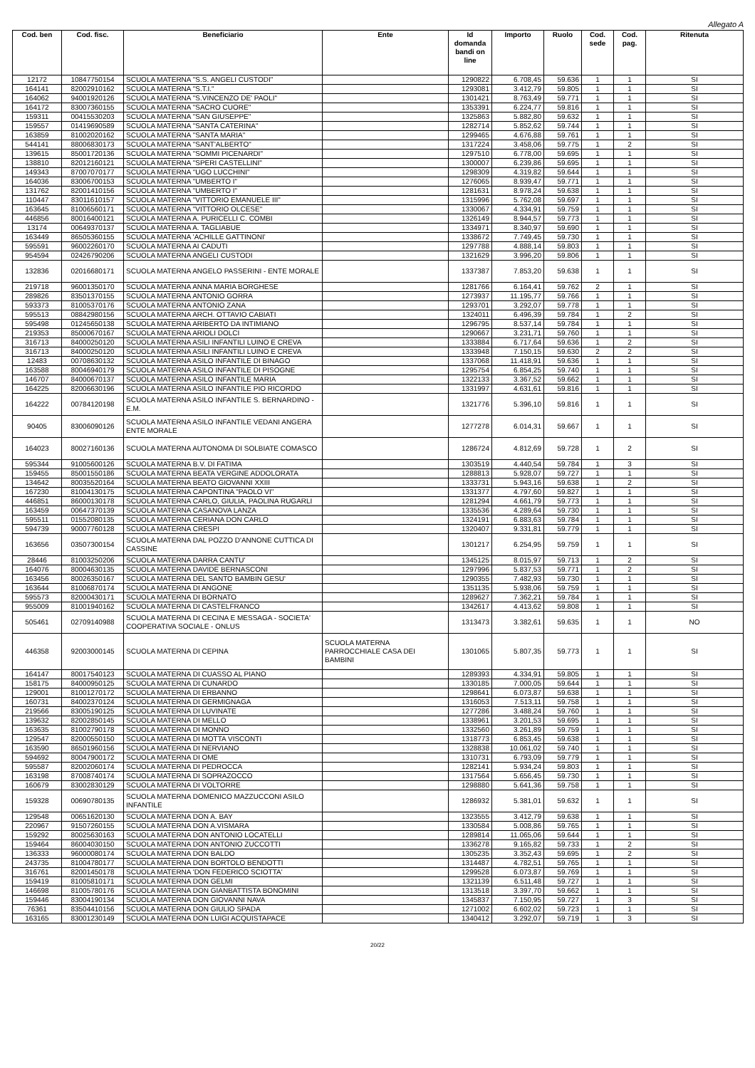Allegato A
| Cod. ben | Cod. fisc. | Beneficiario | Ente | Id domanda bandi on line | Importo | Ruolo | Cod. sede | Cod. pag. | Ritenuta |
| --- | --- | --- | --- | --- | --- | --- | --- | --- | --- |
| 12172 | 10847750154 | SCUOLA MATERNA "S.S. ANGELI CUSTODI" | | 1290822 | 6.708,45 | 59.636 | 1 | 1 | SI |
| 164141 | 82002910162 | SCUOLA MATERNA "S.T.I." | | 1293081 | 3.412,79 | 59.805 | 1 | 1 | SI |
| 164062 | 94001920126 | SCUOLA MATERNA "S.VINCENZO DE' PAOLI" | | 1301421 | 8.763,49 | 59.771 | 1 | 1 | SI |
| 164172 | 83007360155 | SCUOLA MATERNA "SACRO CUORE" | | 1353391 | 6.224,77 | 59.816 | 1 | 1 | SI |
| 159311 | 00415530203 | SCUOLA MATERNA "SAN GIUSEPPE" | | 1325863 | 5.882,80 | 59.632 | 1 | 1 | SI |
| 159557 | 01419690589 | SCUOLA MATERNA "SANTA CATERINA" | | 1282714 | 5.852,62 | 59.744 | 1 | 1 | SI |
| 163859 | 81002020162 | SCUOLA MATERNA "SANTA MARIA" | | 1299465 | 4.676,88 | 59.761 | 1 | 1 | SI |
| 544141 | 88006830173 | SCUOLA MATERNA "SANT'ALBERTO" | | 1317224 | 3.458,06 | 59.775 | 1 | 2 | SI |
| 139615 | 85001720136 | SCUOLA MATERNA "SOMMI PICENARDI" | | 1297510 | 6.778,00 | 59.695 | 1 | 1 | SI |
| 138810 | 82012160121 | SCUOLA MATERNA "SPERI CASTELLINI" | | 1300007 | 6.239,86 | 59.695 | 1 | 1 | SI |
| 149343 | 87007070177 | SCUOLA MATERNA "UGO LUCCHINI" | | 1298309 | 4.319,82 | 59.644 | 1 | 1 | SI |
| 164036 | 83006700153 | SCUOLA MATERNA "UMBERTO I" | | 1276065 | 8.939,47 | 59.771 | 1 | 1 | SI |
| 131762 | 82001410156 | SCUOLA MATERNA "UMBERTO I" | | 1281631 | 8.978,24 | 59.638 | 1 | 1 | SI |
| 110447 | 83011610157 | SCUOLA MATERNA "VITTORIO EMANUELE III" | | 1315996 | 5.762,08 | 59.697 | 1 | 1 | SI |
| 163645 | 81006560171 | SCUOLA MATERNA "VITTORIO OLCESE" | | 1330067 | 4.334,91 | 59.759 | 1 | 1 | SI |
| 446856 | 80016400121 | SCUOLA MATERNA A. PURICELLI C. COMBI | | 1326149 | 8.944,57 | 59.773 | 1 | 1 | SI |
| 13174 | 00649370137 | SCUOLA MATERNA A. TAGLIABUE | | 1334971 | 8.340,97 | 59.690 | 1 | 1 | SI |
| 163449 | 86505360155 | SCUOLA MATERNA 'ACHILLE GATTINONI' | | 1338672 | 7.749,45 | 59.730 | 1 | 1 | SI |
| 595591 | 96002260170 | SCUOLA MATERNA AI CADUTI | | 1297788 | 4.888,14 | 59.803 | 1 | 1 | SI |
| 954594 | 02426790206 | SCUOLA MATERNA ANGELI CUSTODI | | 1321629 | 3.996,20 | 59.806 | 1 | 1 | SI |
| 132836 | 02016680171 | SCUOLA MATERNA ANGELO PASSERINI - ENTE MORALE | | 1337387 | 7.853,20 | 59.638 | 1 | 1 | SI |
| 219718 | 96001350170 | SCUOLA MATERNA ANNA MARIA BORGHESE | | 1281766 | 6.164,41 | 59.762 | 2 | 1 | SI |
| 289826 | 83501370155 | SCUOLA MATERNA ANTONIO GORRA | | 1273937 | 11.195,77 | 59.766 | 1 | 1 | SI |
| 593373 | 81005370176 | SCUOLA MATERNA ANTONIO ZANA | | 1293701 | 3.292,07 | 59.778 | 1 | 1 | SI |
| 595513 | 08842980156 | SCUOLA MATERNA ARCH. OTTAVIO CABIATI | | 1324011 | 6.496,39 | 59.784 | 1 | 2 | SI |
| 595498 | 01245650138 | SCUOLA MATERNA ARIBERTO DA INTIMIANO | | 1296795 | 8.537,14 | 59.784 | 1 | 1 | SI |
| 219353 | 85000670167 | SCUOLA MATERNA ARIOLI DOLCI | | 1290667 | 3.231,71 | 59.760 | 1 | 1 | SI |
| 316713 | 84000250120 | SCUOLA MATERNA ASILI INFANTILI LUINO E CREVA | | 1333884 | 6.717,64 | 59.636 | 1 | 2 | SI |
| 316713 | 84000250120 | SCUOLA MATERNA ASILI INFANTILI LUINO E CREVA | | 1333948 | 7.150,15 | 59.630 | 2 | 2 | SI |
| 12483 | 00708630132 | SCUOLA MATERNA ASILO INFANTILE DI BINAGO | | 1337068 | 11.418,91 | 59.636 | 1 | 1 | SI |
| 163588 | 80046940179 | SCUOLA MATERNA ASILO INFANTILE DI PISOGNE | | 1295754 | 6.854,25 | 59.740 | 1 | 1 | SI |
| 146707 | 84000670137 | SCUOLA MATERNA ASILO INFANTILE MARIA | | 1322133 | 3.367,52 | 59.662 | 1 | 1 | SI |
| 164225 | 82006630196 | SCUOLA MATERNA ASILO INFANTILE PIO RICORDO | | 1331997 | 4.631,61 | 59.816 | 1 | 1 | SI |
| 164222 | 00784120198 | SCUOLA MATERNA ASILO INFANTILE S. BERNARDINO - E.M. | | 1321776 | 5.396,10 | 59.816 | 1 | 1 | SI |
| 90405 | 83006090126 | SCUOLA MATERNA ASILO INFANTILE VEDANI ANGERA ENTE MORALE | | 1277278 | 6.014,31 | 59.667 | 1 | 1 | SI |
| 164023 | 80027160136 | SCUOLA MATERNA AUTONOMA DI SOLBIATE COMASCO | | 1286724 | 4.812,69 | 59.728 | 1 | 2 | SI |
| 595344 | 91005600126 | SCUOLA MATERNA B.V. DI FATIMA | | 1303519 | 4.440,54 | 59.784 | 1 | 3 | SI |
| 159455 | 85001550186 | SCUOLA MATERNA BEATA VERGINE ADDOLORATA | | 1288813 | 5.928,07 | 59.727 | 1 | 1 | SI |
| 134642 | 80035520164 | SCUOLA MATERNA BEATO GIOVANNI XXIII | | 1333731 | 5.943,16 | 59.638 | 1 | 2 | SI |
| 167230 | 81004130175 | SCUOLA MATERNA CAPONTINA "PAOLO VI" | | 1331377 | 4.797,60 | 59.827 | 1 | 1 | SI |
| 446851 | 86000130178 | SCUOLA MATERNA CARLO, GIULIA, PAOLINA RUGARLI | | 1281294 | 4.661,79 | 59.773 | 1 | 1 | SI |
| 163459 | 00647370139 | SCUOLA MATERNA CASANOVA LANZA | | 1335536 | 4.289,64 | 59.730 | 1 | 1 | SI |
| 595511 | 01552080135 | SCUOLA MATERNA CERIANA DON CARLO | | 1324191 | 6.883,63 | 59.784 | 1 | 1 | SI |
| 594739 | 90007760128 | SCUOLA MATERNA CRESPI | | 1320407 | 9.331,81 | 59.779 | 1 | 1 | SI |
| 163656 | 03507300154 | SCUOLA MATERNA DAL POZZO D'ANNONE CUTTICA DI CASSINE | | 1301217 | 6.254,95 | 59.759 | 1 | 1 | SI |
| 28446 | 81003250206 | SCUOLA MATERNA DARRA CANTU' | | 1345125 | 8.015,97 | 59.713 | 1 | 2 | SI |
| 164076 | 80004630135 | SCUOLA MATERNA DAVIDE BERNASCONI | | 1297996 | 5.837,53 | 59.771 | 1 | 2 | SI |
| 163456 | 80026350167 | SCUOLA MATERNA DEL SANTO BAMBIN GESU' | | 1290355 | 7.482,93 | 59.730 | 1 | 1 | SI |
| 163644 | 81006870174 | SCUOLA MATERNA DI ANGONE | | 1351135 | 5.938,06 | 59.759 | 1 | 1 | SI |
| 595573 | 82000430171 | SCUOLA MATERNA DI BORNATO | | 1289627 | 7.362,21 | 59.784 | 1 | 1 | SI |
| 955009 | 81001940162 | SCUOLA MATERNA DI CASTELFRANCO | | 1342617 | 4.413,62 | 59.808 | 1 | 1 | SI |
| 505461 | 02709140988 | SCUOLA MATERNA DI CECINA E MESSAGA - SOCIETA' COOPERATIVA SOCIALE - ONLUS | | 1313473 | 3.382,61 | 59.635 | 1 | 1 | NO |
| 446358 | 92003000145 | SCUOLA MATERNA DI CEPINA | SCUOLA MATERNA PARROCCHIALE CASA DEI BAMBINI | 1301065 | 5.807,35 | 59.773 | 1 | 1 | SI |
| 164147 | 80017540123 | SCUOLA MATERNA DI CUASSO AL PIANO | | 1289393 | 4.334,91 | 59.805 | 1 | 1 | SI |
| 158175 | 84000950125 | SCUOLA MATERNA DI CUNARDO | | 1330185 | 7.000,05 | 59.644 | 1 | 1 | SI |
| 129001 | 81001270172 | SCUOLA MATERNA DI ERBANNO | | 1298641 | 6.073,87 | 59.638 | 1 | 1 | SI |
| 160731 | 84002370124 | SCUOLA MATERNA DI GERMIGNAGA | | 1316053 | 7.513,11 | 59.758 | 1 | 1 | SI |
| 219566 | 83005190125 | SCUOLA MATERNA DI LUVINATE | | 1277286 | 3.488,24 | 59.760 | 1 | 1 | SI |
| 139632 | 82002850145 | SCUOLA MATERNA DI MELLO | | 1338961 | 3.201,53 | 59.695 | 1 | 1 | SI |
| 163635 | 81002790178 | SCUOLA MATERNA DI MONNO | | 1332560 | 3.261,89 | 59.759 | 1 | 1 | SI |
| 129547 | 82000550150 | SCUOLA MATERNA DI MOTTA VISCONTI | | 1318773 | 6.853,45 | 59.638 | 1 | 1 | SI |
| 163590 | 86501960156 | SCUOLA MATERNA DI NERVIANO | | 1328838 | 10.061,02 | 59.740 | 1 | 1 | SI |
| 594692 | 80047900172 | SCUOLA MATERNA DI OME | | 1310731 | 6.793,09 | 59.779 | 1 | 1 | SI |
| 595587 | 82002060174 | SCUOLA MATERNA DI PEDROCCA | | 1282141 | 5.934,24 | 59.803 | 1 | 1 | SI |
| 163198 | 87008740174 | SCUOLA MATERNA DI SOPRAZOCCO | | 1317564 | 5.656,45 | 59.730 | 1 | 1 | SI |
| 160679 | 83002830129 | SCUOLA MATERNA DI VOLTORRE | | 1298880 | 5.641,36 | 59.758 | 1 | 1 | SI |
| 159328 | 00690780135 | SCUOLA MATERNA DOMENICO MAZZUCCONI ASILO INFANTILE | | 1286932 | 5.381,01 | 59.632 | 1 | 1 | SI |
| 129548 | 00651620130 | SCUOLA MATERNA DON A. BAY | | 1323555 | 3.412,79 | 59.638 | 1 | 1 | SI |
| 220967 | 91507260155 | SCUOLA MATERNA DON A.VISMARA | | 1330584 | 5.008,86 | 59.765 | 1 | 1 | SI |
| 159292 | 80025630163 | SCUOLA MATERNA DON ANTONIO LOCATELLI | | 1289814 | 11.065,06 | 59.644 | 1 | 1 | SI |
| 159464 | 86004030150 | SCUOLA MATERNA DON ANTONIO ZUCCOTTI | | 1336278 | 9.165,82 | 59.733 | 1 | 2 | SI |
| 136333 | 96000080174 | SCUOLA MATERNA DON BALDO | | 1305235 | 3.352,43 | 59.695 | 1 | 2 | SI |
| 243735 | 81004780177 | SCUOLA MATERNA DON BORTOLO BENDOTTI | | 1314487 | 4.782,51 | 59.765 | 1 | 1 | SI |
| 316761 | 82001450178 | SCUOLA MATERNA 'DON FEDERICO SCIOTTA' | | 1299528 | 6.073,87 | 59.769 | 1 | 1 | SI |
| 159419 | 81005810171 | SCUOLA MATERNA DON GELMI | | 1321139 | 6.511,48 | 59.727 | 1 | 1 | SI |
| 146698 | 81005780176 | SCUOLA MATERNA DON GIANBATTISTA BONOMINI | | 1313518 | 3.397,70 | 59.662 | 1 | 1 | SI |
| 159446 | 83004190134 | SCUOLA MATERNA DON GIOVANNI NAVA | | 1345837 | 7.150,95 | 59.727 | 1 | 3 | SI |
| 76361 | 83504410156 | SCUOLA MATERNA DON GIULIO SPADA | | 1271002 | 6.602,02 | 59.723 | 1 | 1 | SI |
| 163165 | 83001230149 | SCUOLA MATERNA DON LUIGI ACQUISTAPACE | | 1340412 | 3.292,07 | 59.719 | 1 | 3 | SI |
20/22